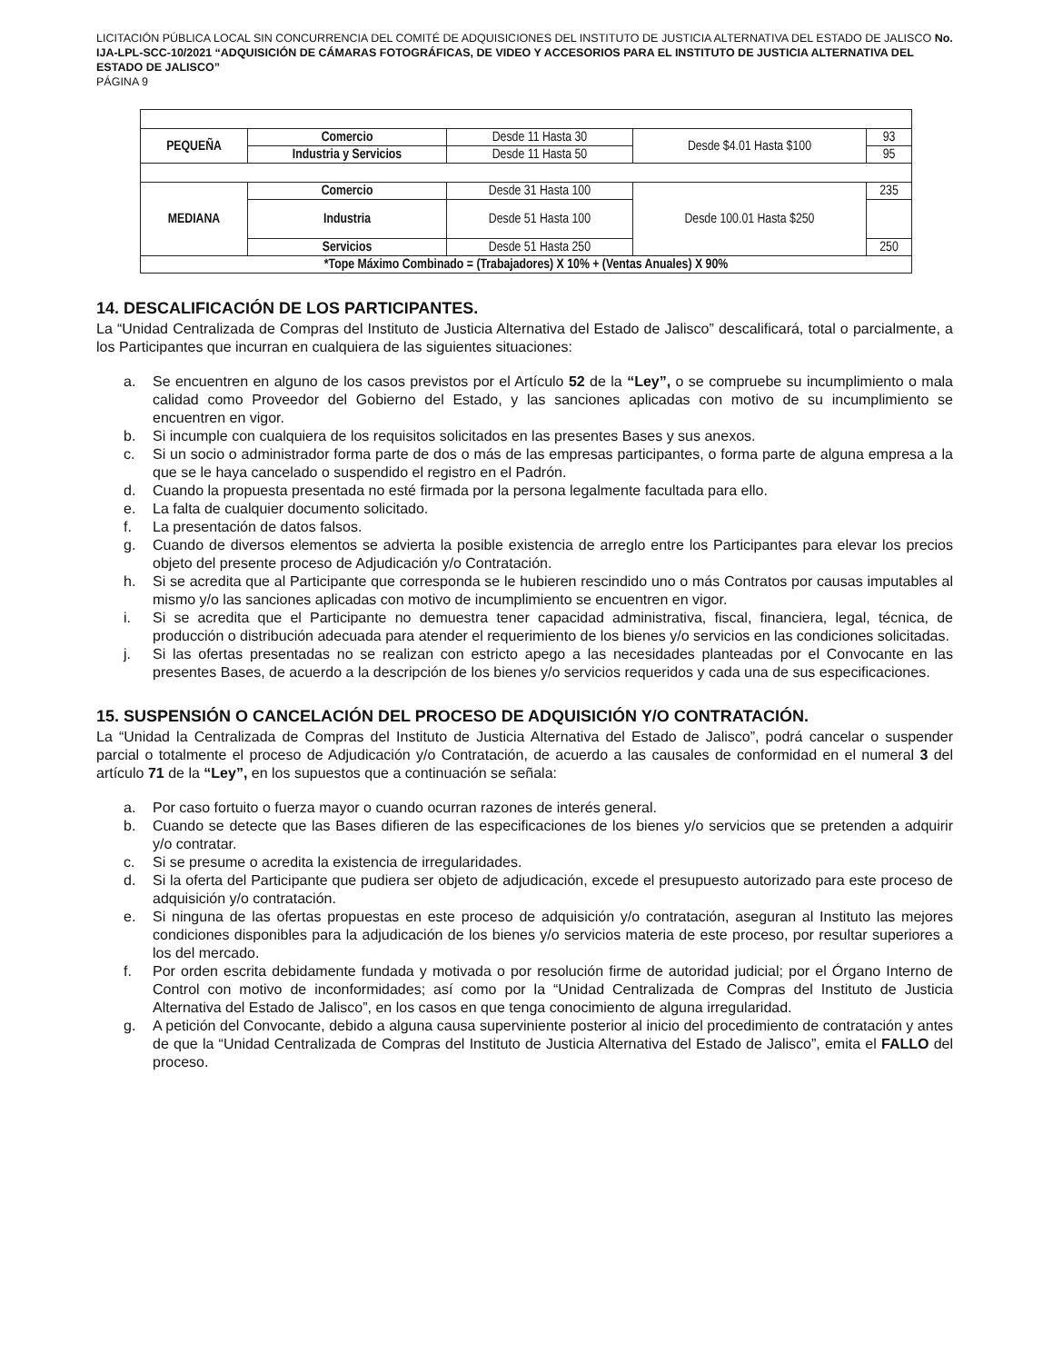LICITACIÓN PÚBLICA LOCAL SIN CONCURRENCIA DEL COMITÉ DE ADQUISICIONES DEL INSTITUTO DE JUSTICIA ALTERNATIVA DEL ESTADO DE JALISCO No. IJA-LPL-SCC-10/2021 “ADQUISICIÓN DE CÁMARAS FOTOGRÁFICAS, DE VIDEO Y ACCESORIOS PARA EL INSTITUTO DE JUSTICIA ALTERNATIVA DEL ESTADO DE JALISCO”
PÁGINA 9
| PEQUEÑA | Comercio | Desde 11 Hasta 30 | Desde $4.01 Hasta $100 | 93 |
| | Industria y Servicios | Desde 11 Hasta 50 | | 95 |
| MEDIANA | Comercio | Desde 31 Hasta 100 | Desde 100.01 Hasta $250 | 235 |
| | Industria | Desde 51 Hasta 100 | | |
| | Servicios | Desde 51 Hasta 250 | | 250 |
| *Tope Máximo Combinado = (Trabajadores) X 10% + (Ventas Anuales) X 90% | | | | |
14. DESCALIFICACIÓN DE LOS PARTICIPANTES.
La “Unidad Centralizada de Compras del Instituto de Justicia Alternativa del Estado de Jalisco” descalificará, total o parcialmente, a los Participantes que incurran en cualquiera de las siguientes situaciones:
a. Se encuentren en alguno de los casos previstos por el Artículo 52 de la “Ley”, o se compruebe su incumplimiento o mala calidad como Proveedor del Gobierno del Estado, y las sanciones aplicadas con motivo de su incumplimiento se encuentren en vigor.
b. Si incumple con cualquiera de los requisitos solicitados en las presentes Bases y sus anexos.
c. Si un socio o administrador forma parte de dos o más de las empresas participantes, o forma parte de alguna empresa a la que se le haya cancelado o suspendido el registro en el Padrón.
d. Cuando la propuesta presentada no esté firmada por la persona legalmente facultada para ello.
e. La falta de cualquier documento solicitado.
f. La presentación de datos falsos.
g. Cuando de diversos elementos se advierta la posible existencia de arreglo entre los Participantes para elevar los precios objeto del presente proceso de Adjudicación y/o Contratación.
h. Si se acredita que al Participante que corresponda se le hubieren rescindido uno o más Contratos por causas imputables al mismo y/o las sanciones aplicadas con motivo de incumplimiento se encuentren en vigor.
i. Si se acredita que el Participante no demuestra tener capacidad administrativa, fiscal, financiera, legal, técnica, de producción o distribución adecuada para atender el requerimiento de los bienes y/o servicios en las condiciones solicitadas.
j. Si las ofertas presentadas no se realizan con estricto apego a las necesidades planteadas por el Convocante en las presentes Bases, de acuerdo a la descripción de los bienes y/o servicios requeridos y cada una de sus especificaciones.
15. SUSPENSIÓN O CANCELACIÓN DEL PROCESO DE ADQUISICIÓN Y/O CONTRATACIÓN.
La “Unidad la Centralizada de Compras del Instituto de Justicia Alternativa del Estado de Jalisco”, podrá cancelar o suspender parcial o totalmente el proceso de Adjudicación y/o Contratación, de acuerdo a las causales de conformidad en el numeral 3 del artículo 71 de la “Ley”, en los supuestos que a continuación se señala:
a. Por caso fortuito o fuerza mayor o cuando ocurran razones de interés general.
b. Cuando se detecte que las Bases difieren de las especificaciones de los bienes y/o servicios que se pretenden a adquirir y/o contratar.
c. Si se presume o acredita la existencia de irregularidades.
d. Si la oferta del Participante que pudiera ser objeto de adjudicación, excede el presupuesto autorizado para este proceso de adquisición y/o contratación.
e. Si ninguna de las ofertas propuestas en este proceso de adquisición y/o contratación, aseguran al Instituto las mejores condiciones disponibles para la adjudicación de los bienes y/o servicios materia de este proceso, por resultar superiores a los del mercado.
f. Por orden escrita debidamente fundada y motivada o por resolución firme de autoridad judicial; por el Órgano Interno de Control con motivo de inconformidades; así como por la “Unidad Centralizada de Compras del Instituto de Justicia Alternativa del Estado de Jalisco”, en los casos en que tenga conocimiento de alguna irregularidad.
g. A petición del Convocante, debido a alguna causa superviniente posterior al inicio del procedimiento de contratación y antes de que la “Unidad Centralizada de Compras del Instituto de Justicia Alternativa del Estado de Jalisco”, emita el FALLO del proceso.